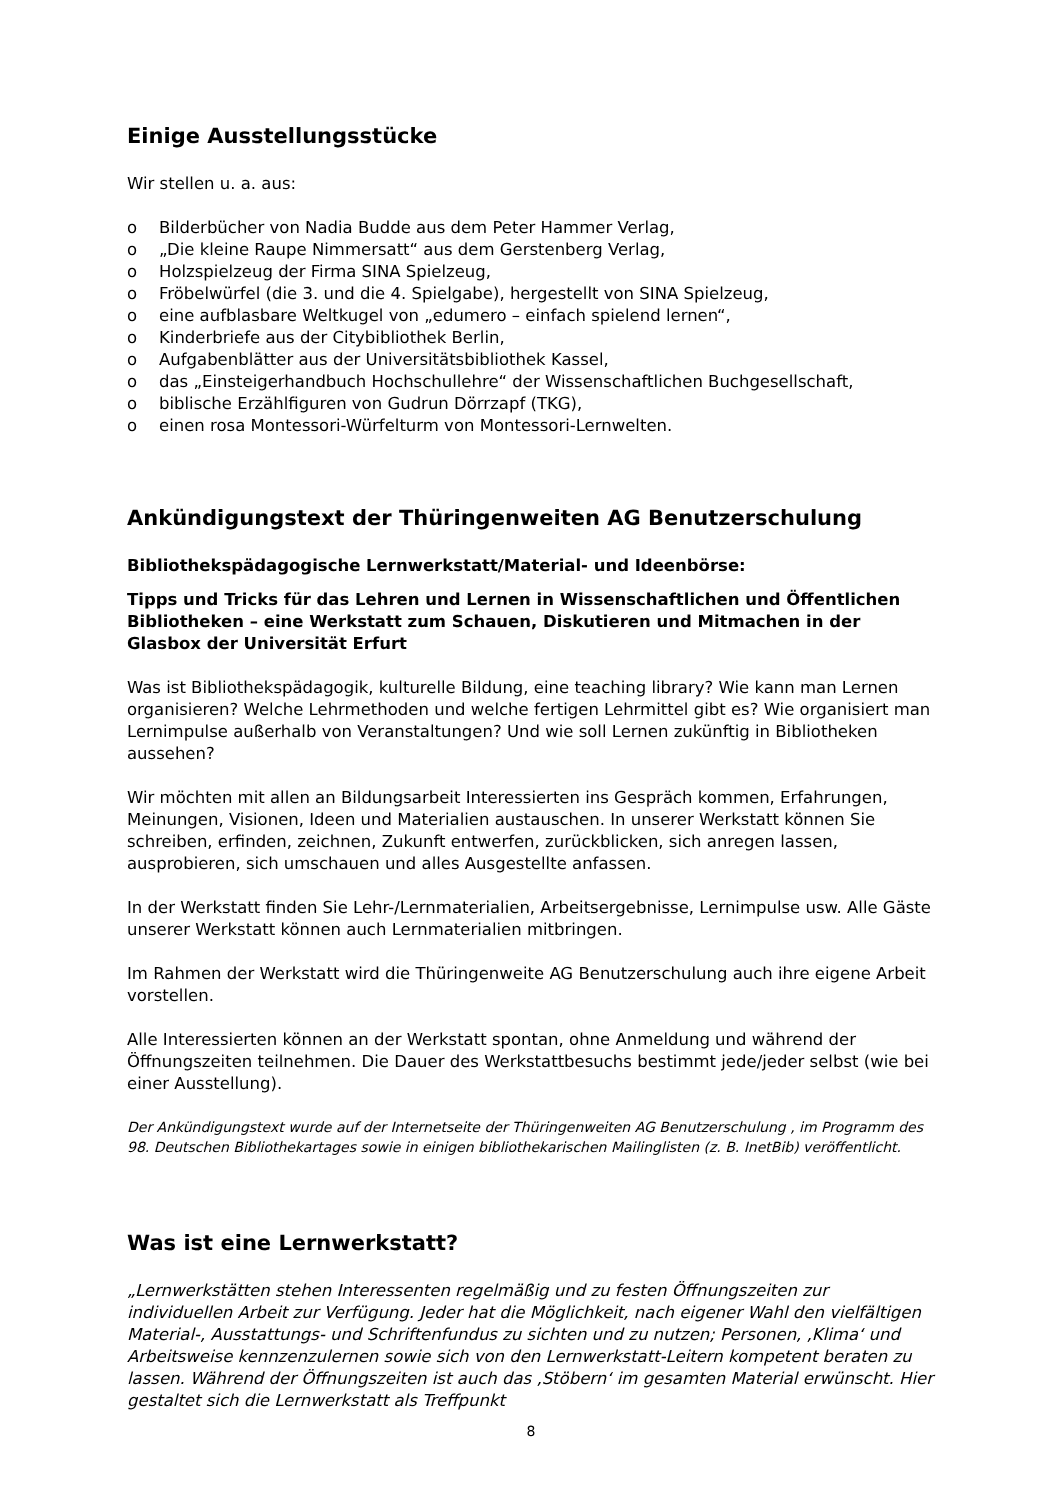Einige Ausstellungsstücke
Wir stellen u. a. aus:
o Bilderbücher von Nadia Budde aus dem Peter Hammer Verlag,
o „Die kleine Raupe Nimmersatt“ aus dem Gerstenberg Verlag,
o Holzspielzeug der Firma SINA Spielzeug,
o Fröbelwürfel (die 3. und die 4. Spielgabe), hergestellt von SINA Spielzeug,
o eine aufblasbare Weltkugel von „edumero – einfach spielend lernen“,
o Kinderbriefe aus der Citybibliothek Berlin,
o Aufgabenblätter aus der Universitätsbibliothek Kassel,
o das „Einsteigerhandbuch Hochschullehre“ der Wissenschaftlichen Buchgesellschaft,
o biblische Erzählfiguren von Gudrun Dörrzapf (TKG),
o einen rosa Montessori-Würfelturm von Montessori-Lernwelten.
Ankündigungstext der Thüringenweiten AG Benutzerschulung
Bibliothekspädagogische Lernwerkstatt/Material- und Ideenbörse:
Tipps und Tricks für das Lehren und Lernen in Wissenschaftlichen und Öffentlichen Bibliotheken – eine Werkstatt zum Schauen, Diskutieren und Mitmachen in der Glasbox der Universität Erfurt
Was ist Bibliothekspädagogik, kulturelle Bildung, eine teaching library? Wie kann man Lernen organisieren? Welche Lehrmethoden und welche fertigen Lehrmittel gibt es? Wie organisiert man Lernimpulse außerhalb von Veranstaltungen? Und wie soll Lernen zukünftig in Bibliotheken aussehen?
Wir möchten mit allen an Bildungsarbeit Interessierten ins Gespräch kommen, Erfahrungen, Meinungen, Visionen, Ideen und Materialien austauschen. In unserer Werkstatt können Sie schreiben, erfinden, zeichnen, Zukunft entwerfen, zurückblicken, sich anregen lassen, ausprobieren, sich umschauen und alles Ausgestellte anfassen.
In der Werkstatt finden Sie Lehr-/Lernmaterialien, Arbeitsergebnisse, Lernimpulse usw. Alle Gäste unserer Werkstatt können auch Lernmaterialien mitbringen.
Im Rahmen der Werkstatt wird die Thüringenweite AG Benutzerschulung auch ihre eigene Arbeit vorstellen.
Alle Interessierten können an der Werkstatt spontan, ohne Anmeldung und während der Öffnungszeiten teilnehmen. Die Dauer des Werkstattbesuchs bestimmt jede/jeder selbst (wie bei einer Ausstellung).
Der Ankündigungstext wurde auf der Internetseite der Thüringenweiten AG Benutzerschulung , im Programm des 98. Deutschen Bibliothekartages sowie in einigen bibliothekarischen Mailinglisten (z. B. InetBib) veröffentlicht.
Was ist eine Lernwerkstatt?
„Lernwerkstätten stehen Interessenten regelmäßig und zu festen Öffnungszeiten zur individuellen Arbeit zur Verfügung. Jeder hat die Möglichkeit, nach eigener Wahl den vielfältigen Material-, Ausstattungs- und Schriftenfundus zu sichten und zu nutzen; Personen, ‚Klima‘ und Arbeitsweise kennzenzulernen sowie sich von den Lernwerkstatt-Leitern kompetent beraten zu lassen. Während der Öffnungszeiten ist auch das ‚Stöbern‘ im gesamten Material erwünscht. Hier gestaltet sich die Lernwerkstatt als Treffpunkt
8